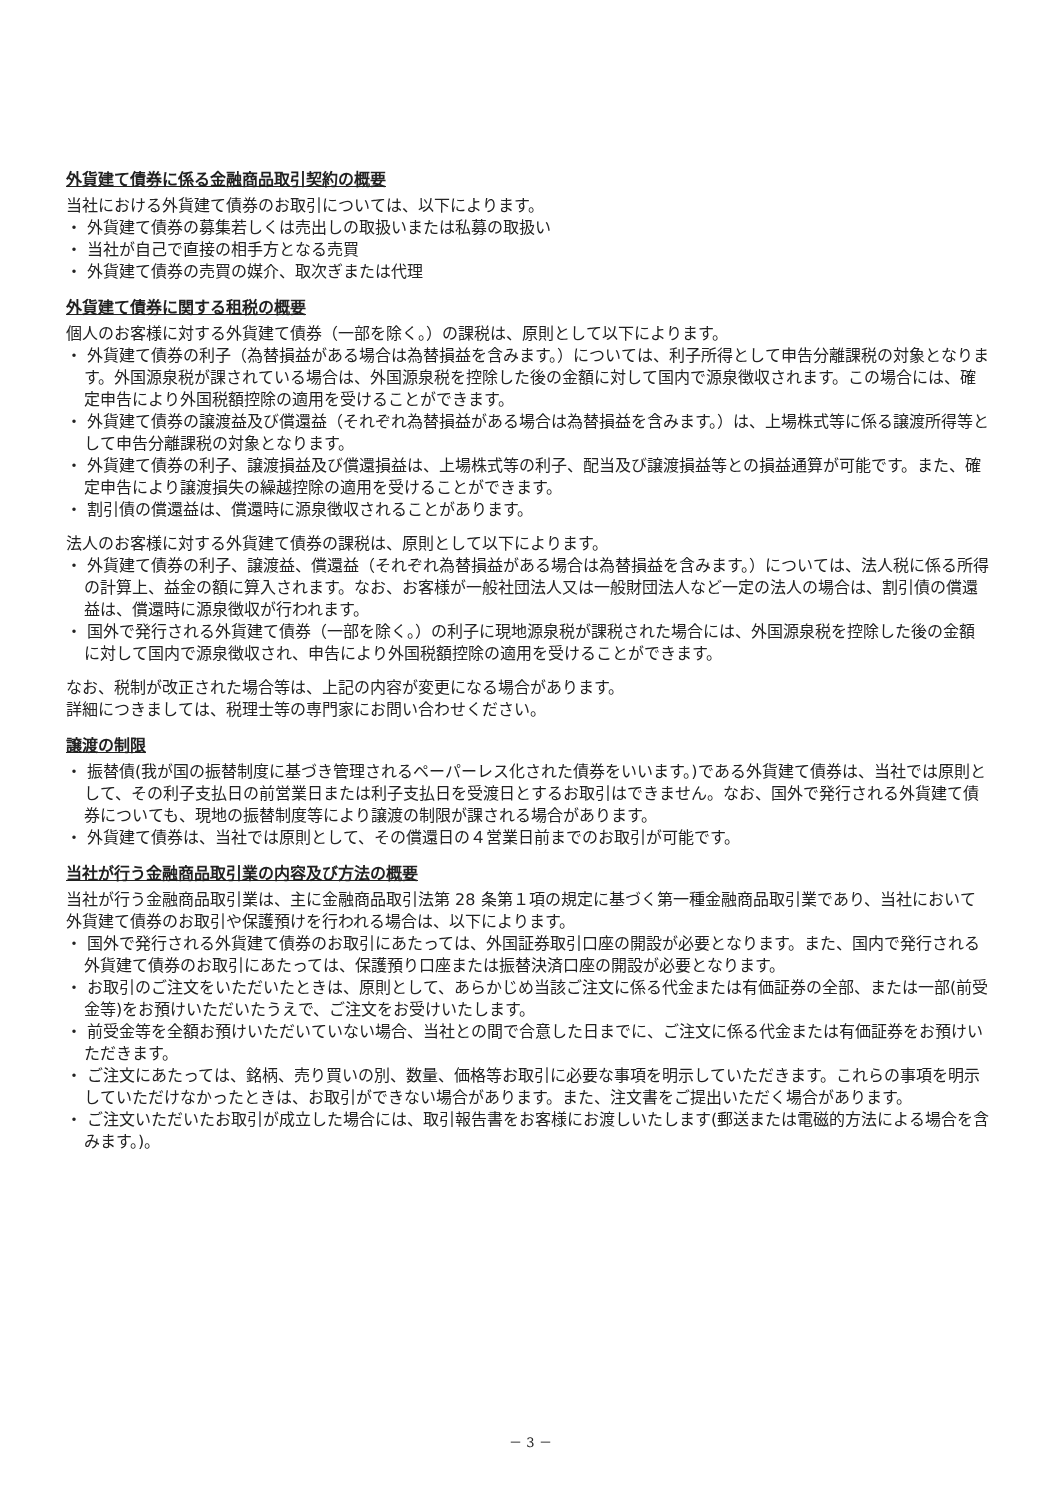外貨建て債券に係る金融商品取引契約の概要
当社における外貨建て債券のお取引については、以下によります。
・ 外貨建て債券の募集若しくは売出しの取扱いまたは私募の取扱い
・ 当社が自己で直接の相手方となる売買
・ 外貨建て債券の売買の媒介、取次ぎまたは代理
外貨建て債券に関する租税の概要
個人のお客様に対する外貨建て債券（一部を除く。）の課税は、原則として以下によります。
・ 外貨建て債券の利子（為替損益がある場合は為替損益を含みます。）については、利子所得として申告分離課税の対象となります。外国源泉税が課されている場合は、外国源泉税を控除した後の金額に対して国内で源泉徴収されます。この場合には、確定申告により外国税額控除の適用を受けることができます。
・ 外貨建て債券の譲渡益及び償還益（それぞれ為替損益がある場合は為替損益を含みます。）は、上場株式等に係る譲渡所得等として申告分離課税の対象となります。
・ 外貨建て債券の利子、譲渡損益及び償還損益は、上場株式等の利子、配当及び譲渡損益等との損益通算が可能です。また、確定申告により譲渡損失の繰越控除の適用を受けることができます。
・ 割引債の償還益は、償還時に源泉徴収されることがあります。
法人のお客様に対する外貨建て債券の課税は、原則として以下によります。
・ 外貨建て債券の利子、譲渡益、償還益（それぞれ為替損益がある場合は為替損益を含みます。）については、法人税に係る所得の計算上、益金の額に算入されます。なお、お客様が一般社団法人又は一般財団法人など一定の法人の場合は、割引債の償還益は、償還時に源泉徴収が行われます。
・ 国外で発行される外貨建て債券（一部を除く。）の利子に現地源泉税が課税された場合には、外国源泉税を控除した後の金額に対して国内で源泉徴収され、申告により外国税額控除の適用を受けることができます。
なお、税制が改正された場合等は、上記の内容が変更になる場合があります。
詳細につきましては、税理士等の専門家にお問い合わせください。
譲渡の制限
・ 振替債(我が国の振替制度に基づき管理されるペーパーレス化された債券をいいます。)である外貨建て債券は、当社では原則として、その利子支払日の前営業日または利子支払日を受渡日とするお取引はできません。なお、国外で発行される外貨建て債券についても、現地の振替制度等により譲渡の制限が課される場合があります。
・ 外貨建て債券は、当社では原則として、その償還日の４営業日前までのお取引が可能です。
当社が行う金融商品取引業の内容及び方法の概要
当社が行う金融商品取引業は、主に金融商品取引法第 28 条第１項の規定に基づく第一種金融商品取引業であり、当社において外貨建て債券のお取引や保護預けを行われる場合は、以下によります。
・ 国外で発行される外貨建て債券のお取引にあたっては、外国証券取引口座の開設が必要となります。また、国内で発行される外貨建て債券のお取引にあたっては、保護預り口座または振替決済口座の開設が必要となります。
・ お取引のご注文をいただいたときは、原則として、あらかじめ当該ご注文に係る代金または有価証券の全部、または一部(前受金等)をお預けいただいたうえで、ご注文をお受けいたします。
・ 前受金等を全額お預けいただいていない場合、当社との間で合意した日までに、ご注文に係る代金または有価証券をお預けいただきます。
・ ご注文にあたっては、銘柄、売り買いの別、数量、価格等お取引に必要な事項を明示していただきます。これらの事項を明示していただけなかったときは、お取引ができない場合があります。また、注文書をご提出いただく場合があります。
・ ご注文いただいたお取引が成立した場合には、取引報告書をお客様にお渡しいたします(郵送または電磁的方法による場合を含みます。)。
－ 3 －